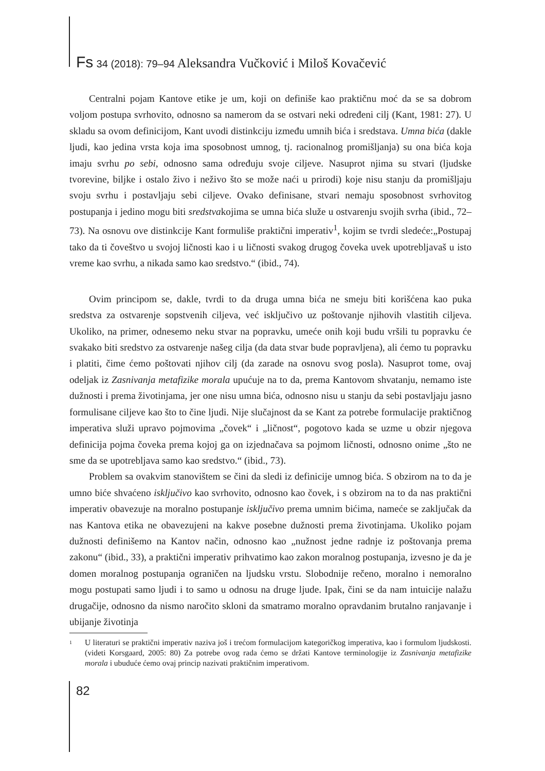Fs 34 (2018): 79–94 Aleksandra Vučković i Miloš Kovačević
Centralni pojam Kantove etike je um, koji on definiše kao praktičnu moć da se sa dobrom voljom postupa svrhovito, odnosno sa namerom da se ostvari neki određeni cilj (Kant, 1981: 27). U skladu sa ovom definicijom, Kant uvodi distinkciju između umnih bića i sredstava. Umna bića (dakle ljudi, kao jedina vrsta koja ima sposobnost umnog, tj. racionalnog promišljanja) su ona bića koja imaju svrhu po sebi, odnosno sama određuju svoje ciljeve. Nasuprot njima su stvari (ljudske tvorevine, biljke i ostalo živo i neživo što se može naći u prirodi) koje nisu stanju da promišljaju svoju svrhu i postavljaju sebi ciljeve. Ovako definisane, stvari nemaju sposobnost svrhovitog postupanja i jedino mogu biti sredstvakojima se umna bića služe u ostvarenju svojih svrha (ibid., 72–73). Na osnovu ove distinkcije Kant formuliše praktični imperativ<sup>1</sup>, kojim se tvrdi sledeće:„Postupaj tako da ti čoveštvo u svojoj ličnosti kao i u ličnosti svakog drugog čoveka uvek upotrebljavaš u isto vreme kao svrhu, a nikada samo kao sredstvo.“ (ibid., 74).
Ovim principom se, dakle, tvrdi to da druga umna bića ne smeju biti korišćena kao puka sredstva za ostvarenje sopstvenih ciljeva, već isključivo uz poštovanje njihovih vlastitih ciljeva. Ukoliko, na primer, odnesemo neku stvar na popravku, umeće onih koji budu vršili tu popravku će svakako biti sredstvo za ostvarenje našeg cilja (da data stvar bude popravljena), ali ćemo tu popravku i platiti, čime ćemo poštovati njihov cilj (da zarade na osnovu svog posla). Nasuprot tome, ovaj odeljak iz Zasnivanja metafizike morala upućuje na to da, prema Kantovom shvatanju, nemamo iste dužnosti i prema životinjama, jer one nisu umna bića, odnosno nisu u stanju da sebi postavljaju jasno formulisane ciljeve kao što to čine ljudi. Nije slučajnost da se Kant za potrebe formulacije praktičnog imperativa služi upravo pojmovima „čovek“ i „ličnost“, pogotovo kada se uzme u obzir njegova definicija pojma čoveka prema kojoj ga on izjednačava sa pojmom ličnosti, odnosno onime „što ne sme da se upotrebljava samo kao sredstvo.“ (ibid., 73).
Problem sa ovakvim stanovištem se čini da sledi iz definicije umnog bića. S obzirom na to da je umno biće shvaćeno isključivo kao svrhovito, odnosno kao čovek, i s obzirom na to da nas praktični imperativ obavezuje na moralno postupanje isključivo prema umnim bićima, nameće se zaključak da nas Kantova etika ne obavezujeni na kakve posebne dužnosti prema životinjama. Ukoliko pojam dužnosti definišemo na Kantov način, odnosno kao „nužnost jedne radnje iz poštovanja prema zakonu“ (ibid., 33), a praktični imperativ prihvatimo kao zakon moralnog postupanja, izvesno je da je domen moralnog postupanja ograničen na ljudsku vrstu. Slobodnije rečeno, moralno i nemoralno mogu postupati samo ljudi i to samo u odnosu na druge ljude. Ipak, čini se da nam intuicije nalažu drugačije, odnosno da nismo naročito skloni da smatramo moralno opravdanim brutalno ranjavanje i ubijanje životinja
<sup>1</sup>
U literaturi se praktični imperativ naziva još i trećom formulacijom kategoričkog imperativa, kao i formulom ljudskosti. (videti Korsgaard, 2005: 80) Za potrebe ovog rada ćemo se držati Kantove terminologije iz Zasnivanja metafizike morala i ubuduće ćemo ovaj princip nazivati praktičnim imperativom.
82